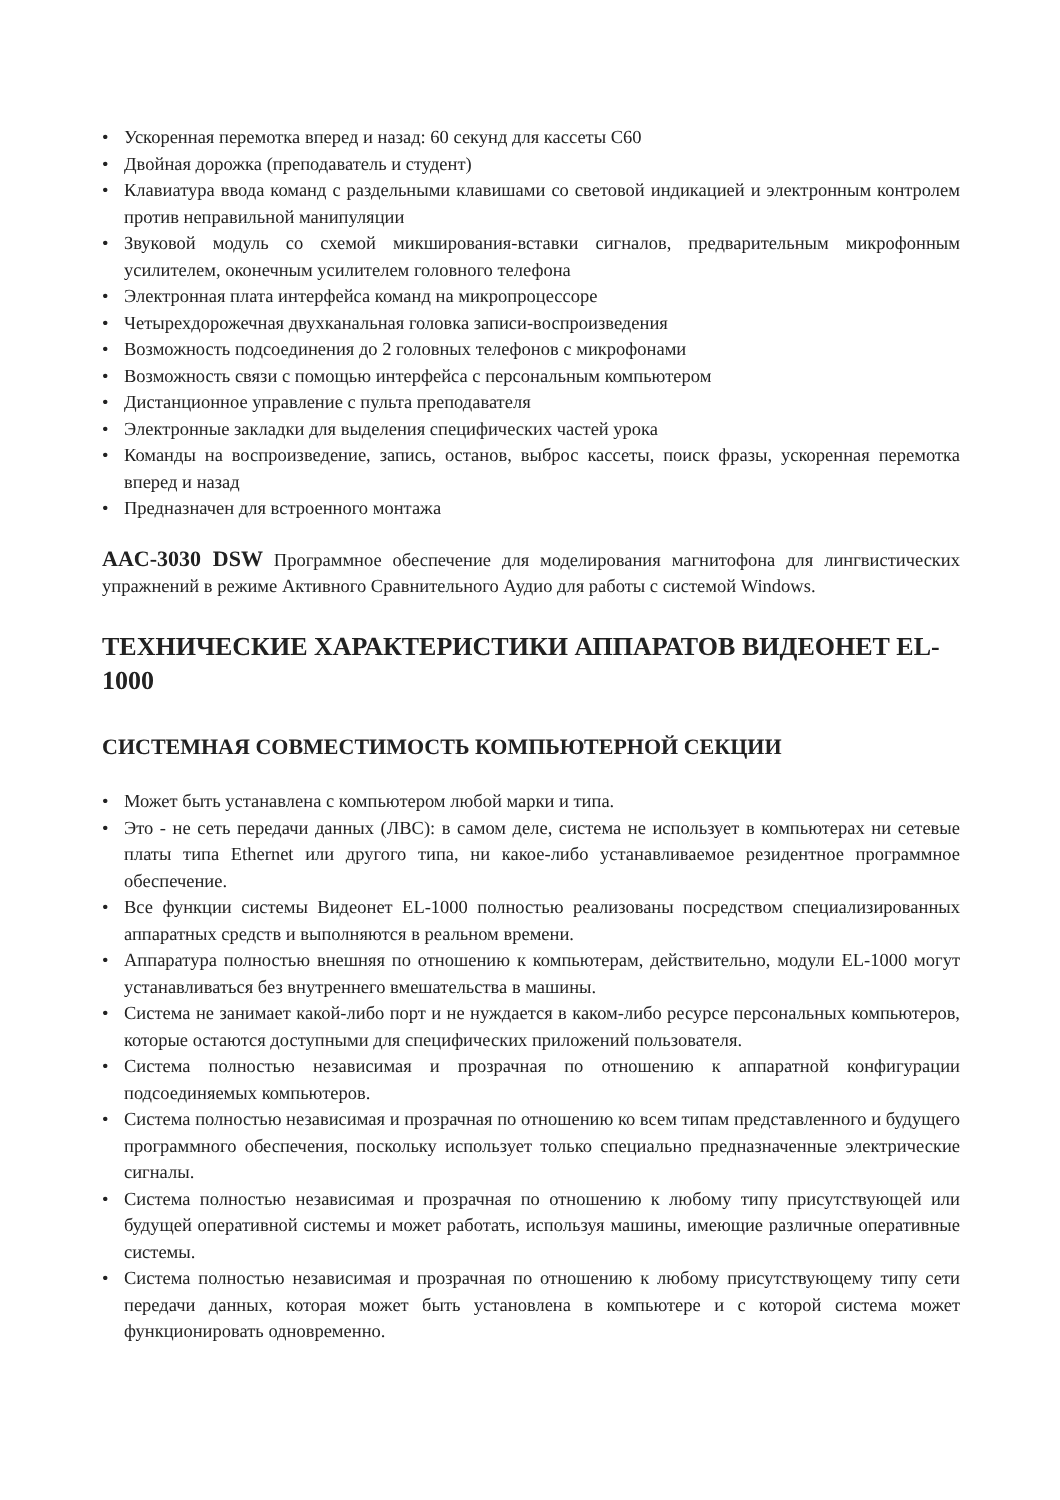• Ускоренная перемотка вперед и назад: 60 секунд для кассеты С60
• Двойная дорожка (преподаватель и студент)
• Клавиатура ввода команд с раздельными клавишами со световой индикацией и электронным контролем против неправильной манипуляции
• Звуковой модуль со схемой микширования-вставки сигналов, предварительным микрофонным усилителем, оконечным усилителем головного телефона
• Электронная плата интерфейса команд на микропроцессоре
• Четырехдорожечная двухканальная головка записи-воспроизведения
• Возможность подсоединения до 2 головных телефонов с микрофонами
• Возможность связи с помощью интерфейса с персональным компьютером
• Дистанционное управление с пульта преподавателя
• Электронные закладки для выделения специфических частей урока
• Команды на воспроизведение, запись, останов, выброс кассеты, поиск фразы, ускоренная перемотка вперед и назад
• Предназначен для встроенного монтажа
AAC-3030 DSW Программное обеспечение для моделирования магнитофона для лингвистических упражнений в режиме Активного Сравнительного Аудио для работы с системой Windows.
ТЕХНИЧЕСКИЕ ХАРАКТЕРИСТИКИ АППАРАТОВ ВИДЕОНЕТ EL-1000
СИСТЕМНАЯ СОВМЕСТИМОСТЬ КОМПЬЮТЕРНОЙ СЕКЦИИ
• Может быть устанавлена с компьютером любой марки и типа.
• Это - не сеть передачи данных (ЛВС): в самом деле, система не использует в компьютерах ни сетевые платы типа Ethernet или другого типа, ни какое-либо устанавливаемое резидентное программное обеспечение.
• Все функции системы Видеонет EL-1000 полностью реализованы посредством специализированных аппаратных средств и выполняются в реальном времени.
• Аппаратура полностью внешняя по отношению к компьютерам, действительно, модули EL-1000 могут устанавливаться без внутреннего вмешательства в машины.
• Система не занимает какой-либо порт и не нуждается в каком-либо ресурсе персональных компьютеров, которые остаются доступными для специфических приложений пользователя.
• Система полностью независимая и прозрачная по отношению к аппаратной конфигурации подсоединяемых компьютеров.
• Система полностью независимая и прозрачная по отношению ко всем типам представленного и будущего программного обеспечения, поскольку использует только специально предназначенные электрические сигналы.
• Система полностью независимая и прозрачная по отношению к любому типу присутствующей или будущей оперативной системы и может работать, используя машины, имеющие различные оперативные системы.
• Система полностью независимая и прозрачная по отношению к любому присутствующему типу сети передачи данных, которая может быть установлена в компьютере и с которой система может функционировать одновременно.